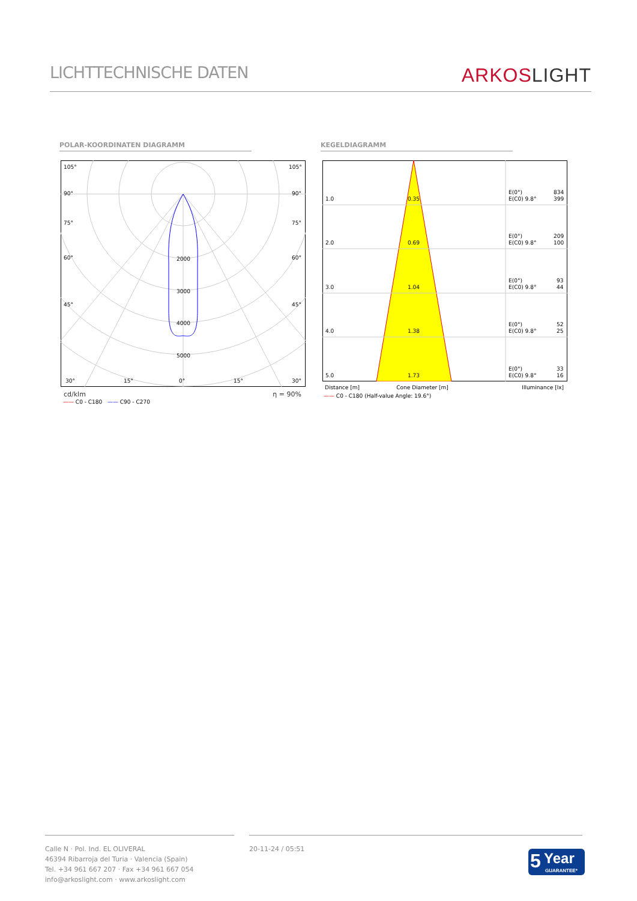LICHTTECHNISCHE DATEN
ARKOSLIGHT
POLAR-KOORDINATEN DIAGRAMM KEGELDIAGRAMM
105°
105°
90°
90°
75°
75°
60°
60°
45°
45°
2000
3000
4000
5000
30°
15°
0°
15°
30°
cd/klm η = 90%
—— C0 - C180 —— C90 - C270
1.0
0.35
2.0
0.69
3.0
1.04
4.0
1.38
5.0
1.73
E(0°)
834
E(C0) 9.8°
399
E(0°)
209
E(C0) 9.8°
100
E(0°)
93
E(C0) 9.8°
44
E(0°)
52
E(C0) 9.8°
25
E(0°)
33
E(C0) 9.8°
16
Distance [m] Cone Diameter [m] Illuminance [lx]
—— C0 - C180 (Half-value Angle: 19.6°)
Calle N · Pol. Ind. EL OLIVERAL
46394 Ribarroja del Turia · Valencia (Spain)
Tel. +34 961 667 207 · Fax +34 961 667 054
info@arkoslight.com · www.arkoslight.com
20-11-24 / 05:51
5 Year
GUARANTEE*